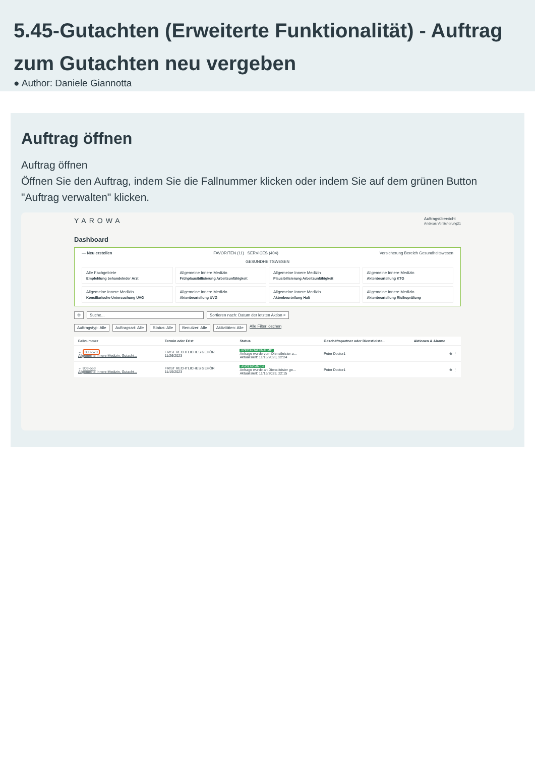5.45-Gutachten (Erweiterte Funktionalität) - Auftrag zum Gutachten neu vergeben
● Author: Daniele Giannotta
Auftrag öffnen
Auftrag öffnen
Öffnen Sie den Auftrag, indem Sie die Fallnummer klicken oder indem Sie auf dem grünen Button "Auftrag verwalten" klicken.
YAROWA
Auftragsübersicht
Andreas Versicherung21
Dashboard
— Neu erstellen FAVORITEN (11) SERVICES (404) Versicherung Bereich Gesundheitswesen
GESUNDHEITSWESEN
Alle Fachgebiete
Empfehlung behandelnder Arzt
Allgemeine Innere Medizin
Frühplausibilisierung Arbeitsunfähigkeit
Allgemeine Innere Medizin
Plausibilisierung Arbeitsunfähigkeit
Allgemeine Innere Medizin
Aktenbeurteilung KTG
Allgemeine Innere Medizin
Konsiliarische Untersuchung UVG
Allgemeine Innere Medizin
Aktenbeurteilung UVG
Allgemeine Innere Medizin
Aktenbeurteilung Haft
Allgemeine Innere Medizin
Aktenbeurteilung Risikoprüfung
⚙ Suche... Sortieren nach: Datum der letzten Aktion ×
Auftragstyp: Alle Auftragsart: Alle Status: Alle Benutzer: Alle Aktivitäten: Alle Alle Filter löschen
| Fallnummer | Termin oder Frist | Status | Geschäftspartner oder Dienstleiste... | Aktionen & Alarme |
| --- | --- | --- | --- | --- |
| ← 803-570 Allgemeine Innere Medizin, Gutacht... | FRIST RECHTLICHES GEHÖR 11/26/2023 | KONTAKTAUFNAHME Anfrage wurde vom Dienstleister a... Aktualisiert: 11/16/2023, 22:24 | Peter Doctor1 | ⊕ ⋮ |
| ← 803-563 Allgemeine Innere Medizin, Gutacht... | FRIST RECHTLICHES GEHÖR 11/15/2023 | ANGENOMMEN Anfrage wurde an Dienstleister ge... Aktualisiert: 11/16/2023, 22:15 | Peter Doctor1 | ⊕ ⋮ |